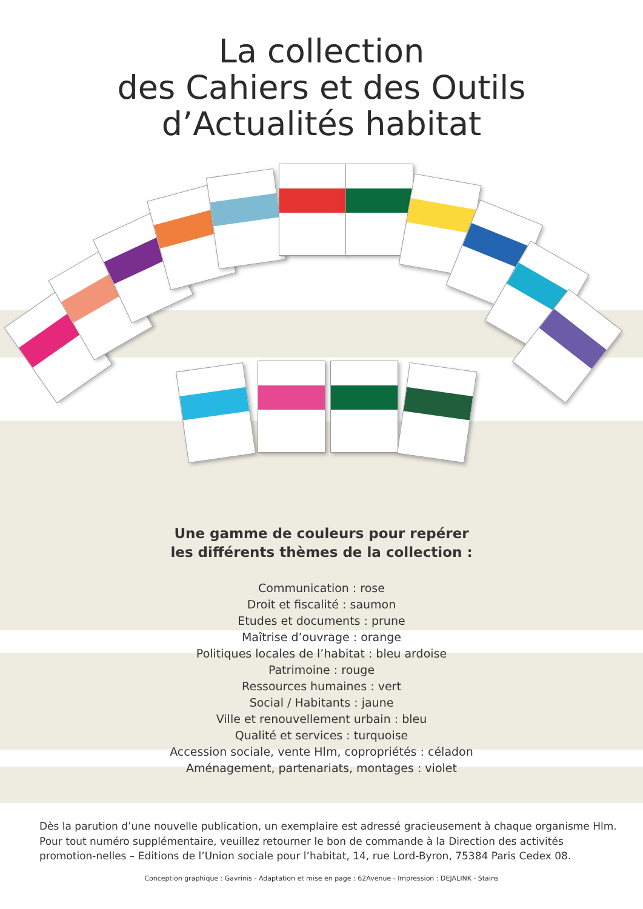La collection
des Cahiers et des Outils
d’Actualités habitat
Une gamme de couleurs pour repérer
les différents thèmes de la collection :
Communication : rose
Droit et fiscalité : saumon
Etudes et documents : prune
Maîtrise d’ouvrage : orange
Politiques locales de l’habitat : bleu ardoise
Patrimoine : rouge
Ressources humaines : vert
Social / Habitants : jaune
Ville et renouvellement urbain : bleu
Qualité et services : turquoise
Accession sociale, vente Hlm, copropriétés : céladon
Aménagement, partenariats, montages : violet
Dès la parution d’une nouvelle publication, un exemplaire est adressé gracieusement à chaque organisme Hlm. Pour tout numéro supplémentaire, veuillez retourner le bon de commande à la Direction des activités promotion-nelles – Editions de l’Union sociale pour l’habitat, 14, rue Lord-Byron, 75384 Paris Cedex 08.
Conception graphique : Gavrinis - Adaptation et mise en page : 62Avenue - Impression : DEJALINK - Stains